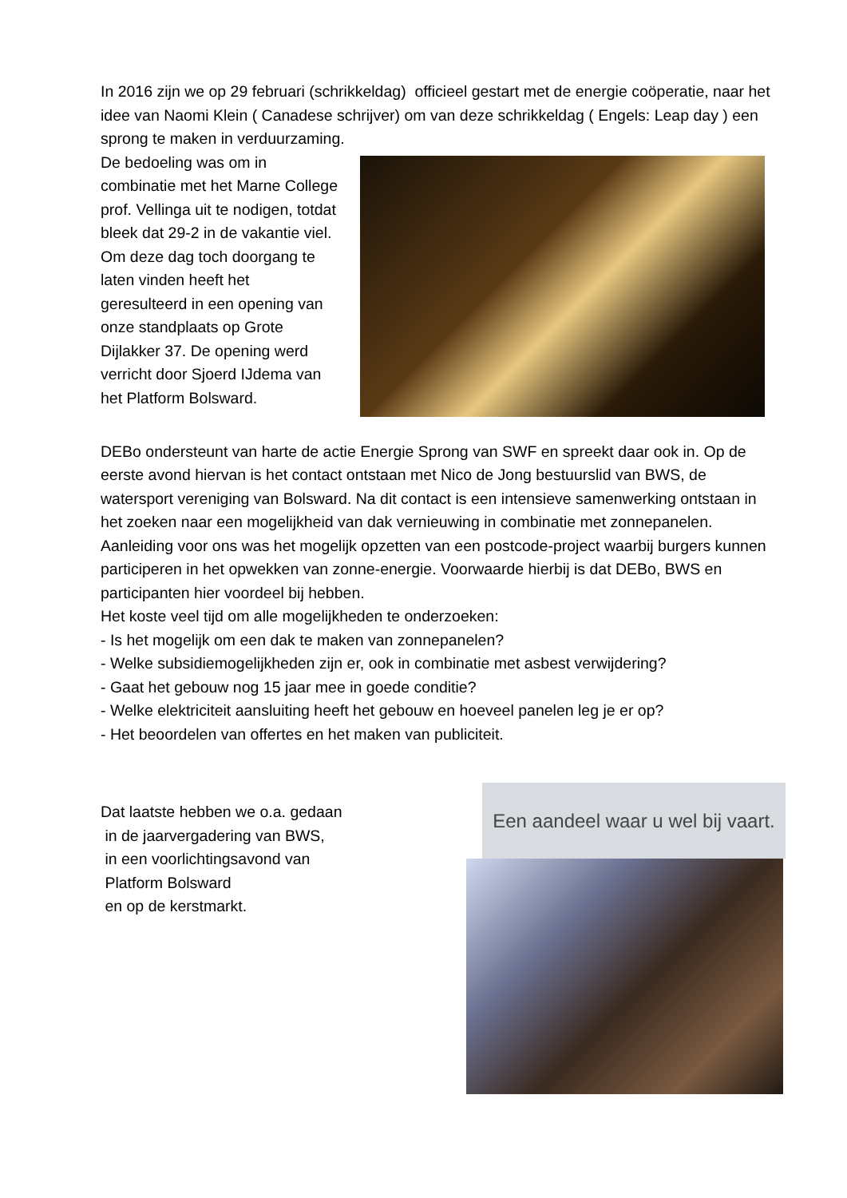In 2016 zijn we op 29 februari (schrikkeldag) officieel gestart met de energie coöperatie, naar het idee van Naomi Klein ( Canadese schrijver) om van deze schrikkeldag ( Engels: Leap day ) een sprong te maken in verduurzaming.
De bedoeling was om in combinatie met het Marne College prof. Vellinga uit te nodigen, totdat bleek dat 29-2 in de vakantie viel. Om deze dag toch doorgang te laten vinden heeft het geresulteerd in een opening van onze standplaats op Grote Dijlakker 37. De opening werd verricht door Sjoerd IJdema van het Platform Bolsward.
DEBo ondersteunt van harte de actie Energie Sprong van SWF en spreekt daar ook in. Op de eerste avond hiervan is het contact ontstaan met Nico de Jong bestuurslid van BWS, de watersport vereniging van Bolsward. Na dit contact is een intensieve samenwerking ontstaan in het zoeken naar een mogelijkheid van dak vernieuwing in combinatie met zonnepanelen. Aanleiding voor ons was het mogelijk opzetten van een postcode-project waarbij burgers kunnen participeren in het opwekken van zonne-energie. Voorwaarde hierbij is dat DEBo, BWS en participanten hier voordeel bij hebben.
Het koste veel tijd om alle mogelijkheden te onderzoeken:
- Is het mogelijk om een dak te maken van zonnepanelen?
- Welke subsidiemogelijkheden zijn er, ook in combinatie met asbest verwijdering?
- Gaat het gebouw nog 15 jaar mee in goede conditie?
- Welke elektriciteit aansluiting heeft het gebouw en hoeveel panelen leg je er op?
- Het beoordelen van offertes en het maken van publiciteit.
Dat laatste hebben we o.a. gedaan
in de jaarvergadering van BWS,
in een voorlichtingsavond van
Platform Bolsward
en op de kerstmarkt.
Een aandeel waar u wel bij vaart.